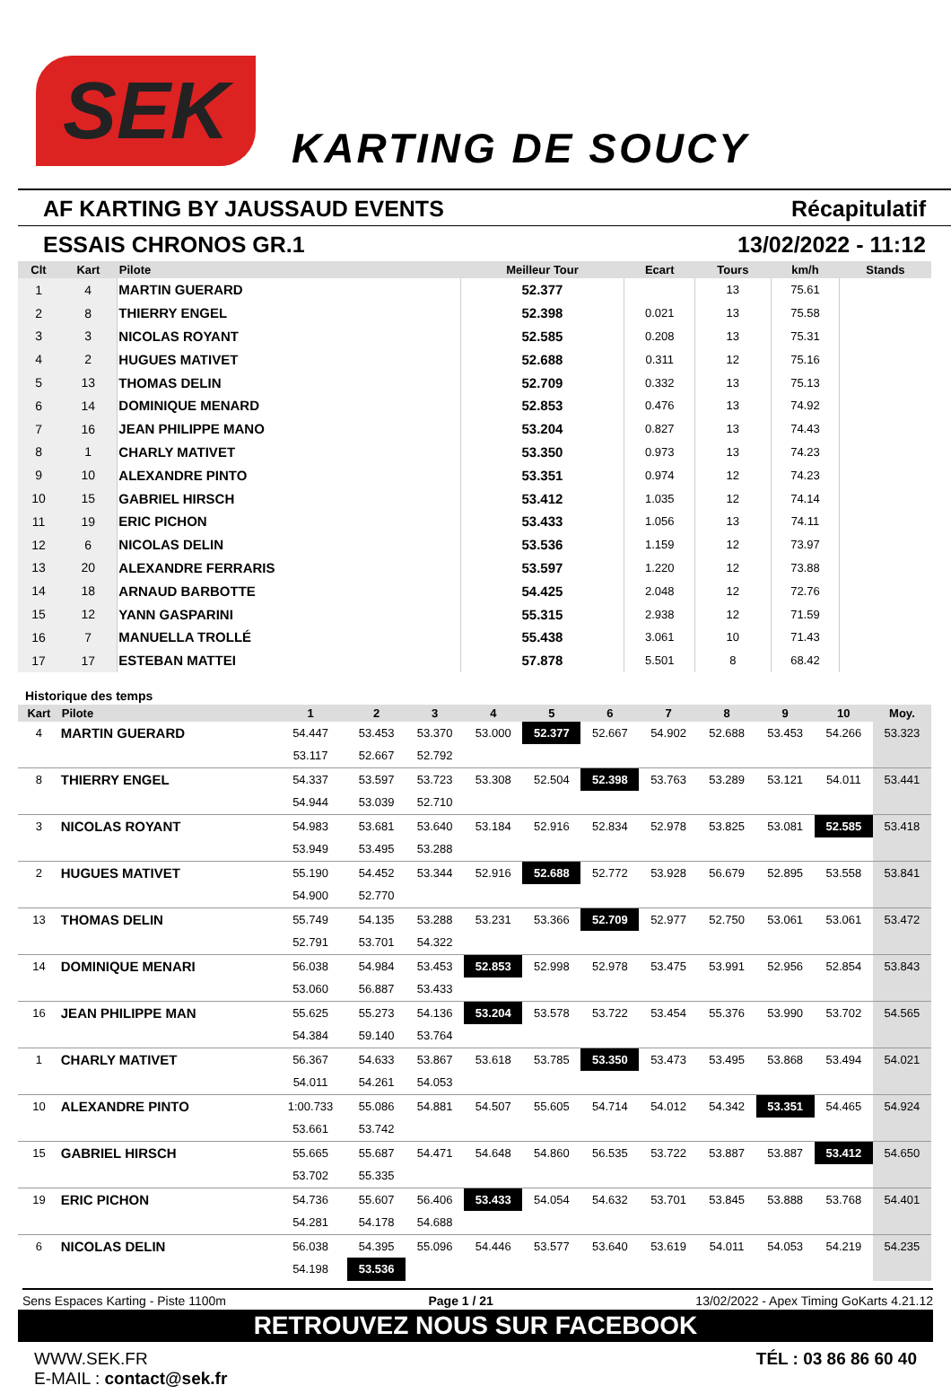SEK KARTING DE SOUCY
AF KARTING BY JAUSSAUD EVENTS Récapitulatif
ESSAIS CHRONOS GR.1 13/02/2022 - 11:12
| Clt | Kart | Pilote | Meilleur Tour | Ecart | Tours | km/h | Stands |
| --- | --- | --- | --- | --- | --- | --- | --- |
| 1 | 4 | MARTIN GUERARD | 52.377 | | 13 | 75.61 | |
| 2 | 8 | THIERRY ENGEL | 52.398 | 0.021 | 13 | 75.58 | |
| 3 | 3 | NICOLAS ROYANT | 52.585 | 0.208 | 13 | 75.31 | |
| 4 | 2 | HUGUES MATIVET | 52.688 | 0.311 | 12 | 75.16 | |
| 5 | 13 | THOMAS DELIN | 52.709 | 0.332 | 13 | 75.13 | |
| 6 | 14 | DOMINIQUE MENARD | 52.853 | 0.476 | 13 | 74.92 | |
| 7 | 16 | JEAN PHILIPPE MANO | 53.204 | 0.827 | 13 | 74.43 | |
| 8 | 1 | CHARLY MATIVET | 53.350 | 0.973 | 13 | 74.23 | |
| 9 | 10 | ALEXANDRE PINTO | 53.351 | 0.974 | 12 | 74.23 | |
| 10 | 15 | GABRIEL HIRSCH | 53.412 | 1.035 | 12 | 74.14 | |
| 11 | 19 | ERIC PICHON | 53.433 | 1.056 | 13 | 74.11 | |
| 12 | 6 | NICOLAS DELIN | 53.536 | 1.159 | 12 | 73.97 | |
| 13 | 20 | ALEXANDRE FERRARIS | 53.597 | 1.220 | 12 | 73.88 | |
| 14 | 18 | ARNAUD BARBOTTE | 54.425 | 2.048 | 12 | 72.76 | |
| 15 | 12 | YANN GASPARINI | 55.315 | 2.938 | 12 | 71.59 | |
| 16 | 7 | MANUELLA TROLLÉ | 55.438 | 3.061 | 10 | 71.43 | |
| 17 | 17 | ESTEBAN MATTEI | 57.878 | 5.501 | 8 | 68.42 | |
Historique des temps
| Kart | Pilote | 1 | 2 | 3 | 4 | 5 | 6 | 7 | 8 | 9 | 10 | Moy. |
| --- | --- | --- | --- | --- | --- | --- | --- | --- | --- | --- | --- | --- |
| 4 | MARTIN GUERARD | 54.447 | 53.453 | 53.370 | 53.000 | 52.377 | 52.667 | 54.902 | 52.688 | 53.453 | 54.266 | 53.323 |
| | | 53.117 | 52.667 | 52.792 | | | | | | | | |
| 8 | THIERRY ENGEL | 54.337 | 53.597 | 53.723 | 53.308 | 52.504 | 52.398 | 53.763 | 53.289 | 53.121 | 54.011 | 53.441 |
| | | 54.944 | 53.039 | 52.710 | | | | | | | | |
| 3 | NICOLAS ROYANT | 54.983 | 53.681 | 53.640 | 53.184 | 52.916 | 52.834 | 52.978 | 53.825 | 53.081 | 52.585 | 53.418 |
| | | 53.949 | 53.495 | 53.288 | | | | | | | | |
| 2 | HUGUES MATIVET | 55.190 | 54.452 | 53.344 | 52.916 | 52.688 | 52.772 | 53.928 | 56.679 | 52.895 | 53.558 | 53.841 |
| | | 54.900 | 52.770 | | | | | | | | | |
| 13 | THOMAS DELIN | 55.749 | 54.135 | 53.288 | 53.231 | 53.366 | 52.709 | 52.977 | 52.750 | 53.061 | 53.061 | 53.472 |
| | | 52.791 | 53.701 | 54.322 | | | | | | | | |
| 14 | DOMINIQUE MENARI | 56.038 | 54.984 | 53.453 | 52.853 | 52.998 | 52.978 | 53.475 | 53.991 | 52.956 | 52.854 | 53.843 |
| | | 53.060 | 56.887 | 53.433 | | | | | | | | |
| 16 | JEAN PHILIPPE MAN | 55.625 | 55.273 | 54.136 | 53.204 | 53.578 | 53.722 | 53.454 | 55.376 | 53.990 | 53.702 | 54.565 |
| | | 54.384 | 59.140 | 53.764 | | | | | | | | |
| 1 | CHARLY MATIVET | 56.367 | 54.633 | 53.867 | 53.618 | 53.785 | 53.350 | 53.473 | 53.495 | 53.868 | 53.494 | 54.021 |
| | | 54.011 | 54.261 | 54.053 | | | | | | | | |
| 10 | ALEXANDRE PINTO | 1:00.733 | 55.086 | 54.881 | 54.507 | 55.605 | 54.714 | 54.012 | 54.342 | 53.351 | 54.465 | 54.924 |
| | | 53.661 | 53.742 | | | | | | | | | |
| 15 | GABRIEL HIRSCH | 55.665 | 55.687 | 54.471 | 54.648 | 54.860 | 56.535 | 53.722 | 53.887 | 53.887 | 53.412 | 54.650 |
| | | 53.702 | 55.335 | | | | | | | | | |
| 19 | ERIC PICHON | 54.736 | 55.607 | 56.406 | 53.433 | 54.054 | 54.632 | 53.701 | 53.845 | 53.888 | 53.768 | 54.401 |
| | | 54.281 | 54.178 | 54.688 | | | | | | | | |
| 6 | NICOLAS DELIN | 56.038 | 54.395 | 55.096 | 54.446 | 53.577 | 53.640 | 53.619 | 54.011 | 54.053 | 54.219 | 54.235 |
| | | 54.198 | 53.536 | | | | | | | | | |
Sens Espaces Karting - Piste 1100m Page 1 / 21 13/02/2022 - Apex Timing GoKarts 4.21.12
RETROUVEZ NOUS SUR FACEBOOK
WWW.SEK.FR
E-MAIL : contact@sek.fr
TÉL : 03 86 86 60 40